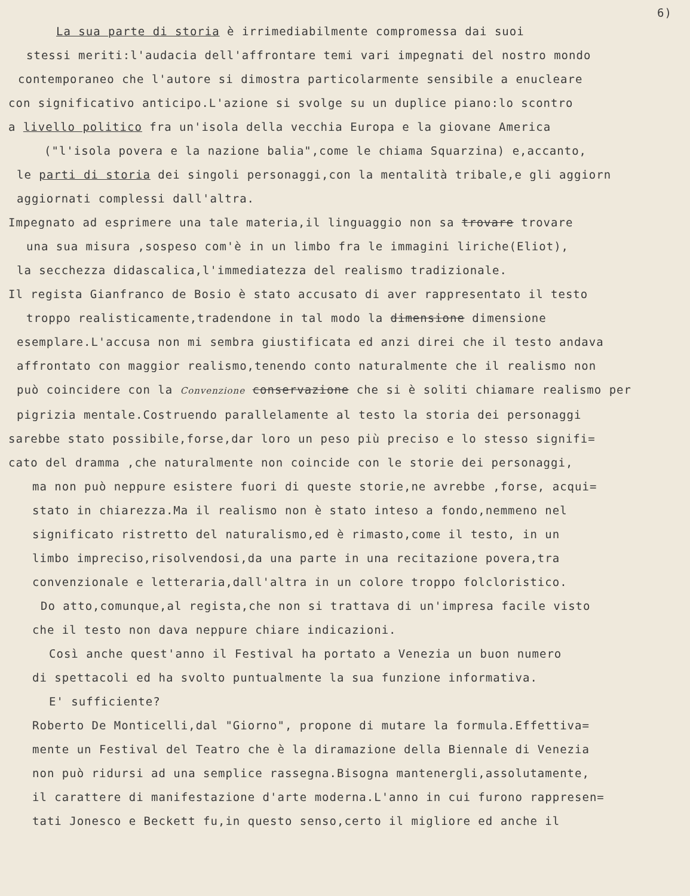6)
La sua parte di storia è irrimediabilmente compromessa dai suoi
stessi meriti:l'audacia dell'affrontare temi vari impegnati del nostro mondo
contemporaneo che l'autore si dimostra particolarmente sensibile a enucleare
con significativo anticipo.L'azione si svolge su un duplice piano:lo scontro
a livello politico fra un'isola della vecchia Europa e la giovane America
("l'isola povera e la nazione balia",come le chiama Squarzina) e,accanto,
le parti di storia dei singoli personaggi,con la mentalità tribale,e gli aggiorn
aggiornati complessi dall'altra.
Impegnato ad esprimere una tale materia,il linguaggio non sa trovare trovare
una sua misura ,sospeso com'è in un limbo fra le immagini liriche(Eliot),
la secchezza didascalica,l'immediatezza del realismo tradizionale.
Il regista Gianfranco de Bosio è stato accusato di aver rappresentato il testo
troppo realisticamente,tradendone in tal modo la dimensione dimensione
esemplare.L'accusa non mi sembra giustificata ed anzi direi che il testo andava
affrontato con maggior realismo,tenendo conto naturalmente che il realismo non
può coincidere con la Convenzione conservazione che si è soliti chiamare realismo per
pigrizia mentale.Costruendo parallelamente al testo la storia dei personaggi
sarebbe stato possibile,forse,dar loro un peso più preciso e lo stesso signifi=
cato del dramma ,che naturalmente non coincide con le storie dei personaggi,
ma non può neppure esistere fuori di queste storie,ne avrebbe ,forse, acqui=
stato in chiarezza.Ma il realismo non è stato inteso a fondo,nemmeno nel
significato ristretto del naturalismo,ed è rimasto,come il testo, in un
limbo impreciso,risolvendosi,da una parte in una recitazione povera,tra
convenzionale e letteraria,dall'altra in un colore troppo folcloristico.
Do atto,comunque,al regista,che non si trattava di un'impresa facile visto
che il testo non dava neppure chiare indicazioni.
Così anche quest'anno il Festival ha portato a Venezia un buon numero
di spettacoli ed ha svolto puntualmente la sua funzione informativa.
E' sufficiente?
Roberto De Monticelli,dal "Giorno", propone di mutare la formula.Effettiva=
mente un Festival del Teatro che è la diramazione della Biennale di Venezia
non può ridursi ad una semplice rassegna.Bisogna mantenergli,assolutamente,
il carattere di manifestazione d'arte moderna.L'anno in cui furono rappresen=
tati Jonesco e Beckett fu,in questo senso,certo il migliore ed anche il